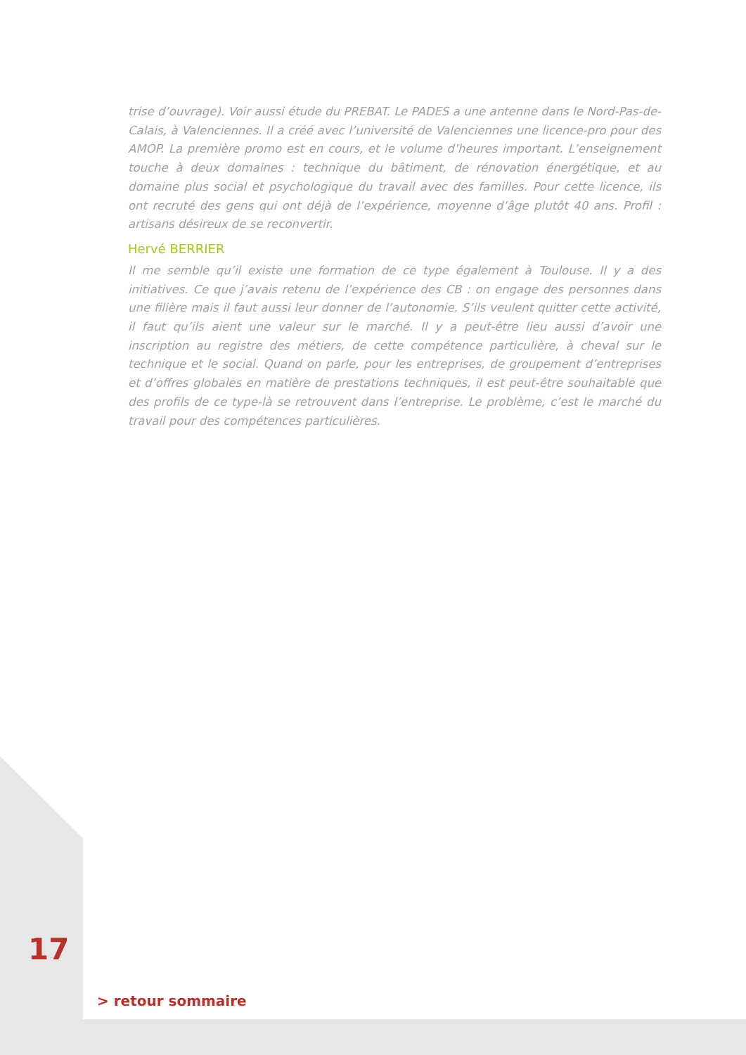trise d’ouvrage). Voir aussi étude du PREBAT. Le PADES a une antenne dans le Nord-Pas-de-Calais, à Valenciennes. Il a créé avec l’université de Valenciennes une licence-pro pour des AMOP. La première promo est en cours, et le volume d’heures important. L’enseignement touche à deux domaines : technique du bâtiment, de rénovation énergétique, et au domaine plus social et psychologique du travail avec des familles. Pour cette licence, ils ont recruté des gens qui ont déjà de l’expérience, moyenne d’âge plutôt 40 ans. Profil : artisans désireux de se reconvertir.
Hervé BERRIER
Il me semble qu’il existe une formation de ce type également à Toulouse. Il y a des initiatives. Ce que j’avais retenu de l’expérience des CB : on engage des personnes dans une filière mais il faut aussi leur donner de l’autonomie. S’ils veulent quitter cette activité, il faut qu’ils aient une valeur sur le marché. Il y a peut-être lieu aussi d’avoir une inscription au registre des métiers, de cette compétence particulière, à cheval sur le technique et le social. Quand on parle, pour les entreprises, de groupement d’entreprises et d’offres globales en matière de prestations techniques, il est peut-être souhaitable que des profils de ce type-là se retrouvent dans l’entreprise. Le problème, c’est le marché du travail pour des compétences particulières.
17
> retour sommaire